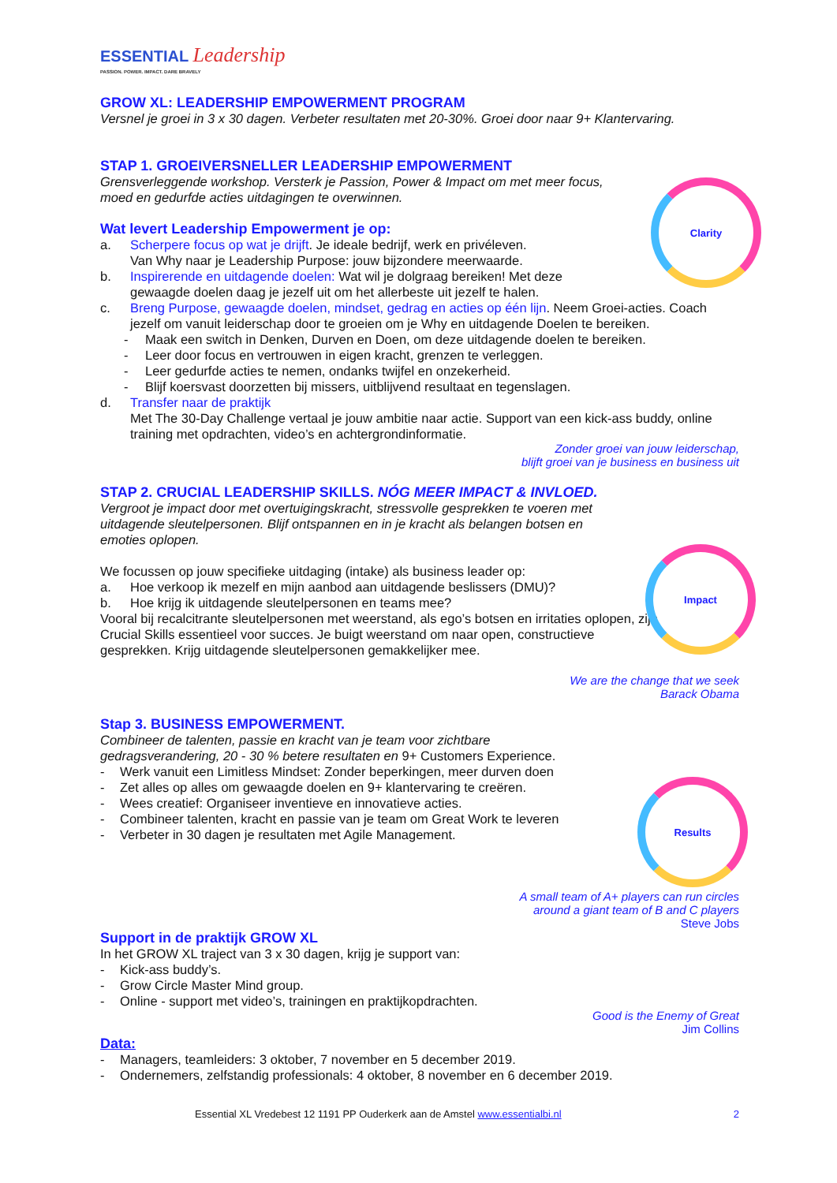ESSENTIAL Leadership
PASSION. POWER. IMPACT. DARE BRAVELY
GROW XL: LEADERSHIP EMPOWERMENT PROGRAM
Versnel je groei in 3 x 30 dagen. Verbeter resultaten met 20-30%. Groei door naar 9+ Klantervaring.
STAP 1. GROEIVERSNELLER LEADERSHIP EMPOWERMENT
Grensverleggende workshop. Versterk je Passion, Power & Impact om met meer focus, moed en gedurfde acties uitdagingen te overwinnen.
Wat levert Leadership Empowerment je op:
a. Scherpere focus op wat je drijft. Je ideale bedrijf, werk en privéleven.
Van Why naar je Leadership Purpose: jouw bijzondere meerwaarde.
b. Inspirerende en uitdagende doelen: Wat wil je dolgraag bereiken! Met deze gewaagde doelen daag je jezelf uit om het allerbeste uit jezelf te halen.
c. Breng Purpose, gewaagde doelen, mindset, gedrag en acties op één lijn. Neem Groei-acties. Coach jezelf om vanuit leiderschap door te groeien om je Why en uitdagende Doelen te bereiken.
- Maak een switch in Denken, Durven en Doen, om deze uitdagende doelen te bereiken.
- Leer door focus en vertrouwen in eigen kracht, grenzen te verleggen.
- Leer gedurfde acties te nemen, ondanks twijfel en onzekerheid.
- Blijf koersvast doorzetten bij missers, uitblijvend resultaat en tegenslagen.
d. Transfer naar de praktijk
Met The 30-Day Challenge vertaal je jouw ambitie naar actie. Support van een kick-ass buddy, online training met opdrachten, video’s en achtergrondinformatie.
Zonder groei van jouw leiderschap,
blijft groei van je business en business uit
STAP 2. CRUCIAL LEADERSHIP SKILLS. NÓG MEER IMPACT & INVLOED.
Vergroot je impact door met overtuigingskracht, stressvolle gesprekken te voeren met uitdagende sleutelpersonen. Blijf ontspannen en in je kracht als belangen botsen en emoties oplopen.
We focussen op jouw specifieke uitdaging (intake) als business leader op:
a. Hoe verkoop ik mezelf en mijn aanbod aan uitdagende beslissers (DMU)?
b. Hoe krijg ik uitdagende sleutelpersonen en teams mee?
Vooral bij recalcitrante sleutelpersonen met weerstand, als ego’s botsen en irritaties oplopen, zijn Crucial Skills essentieel voor succes. Je buigt weerstand om naar open, constructieve gesprekken. Krijg uitdagende sleutelpersonen gemakkelijker mee.
We are the change that we seek
Barack Obama
Stap 3. BUSINESS EMPOWERMENT.
Combineer de talenten, passie en kracht van je team voor zichtbare
gedragsverandering, 20 - 30 % betere resultaten en 9+ Customers Experience.
- Werk vanuit een Limitless Mindset: Zonder beperkingen, meer durven doen
- Zet alles op alles om gewaagde doelen en 9+ klantervaring te creëren.
- Wees creatief: Organiseer inventieve en innovatieve acties.
- Combineer talenten, kracht en passie van je team om Great Work te leveren
- Verbeter in 30 dagen je resultaten met Agile Management.
A small team of A+ players can run circles
around a giant team of B and C players
Steve Jobs
Support in de praktijk GROW XL
In het GROW XL traject van 3 x 30 dagen, krijg je support van:
- Kick-ass buddy’s.
- Grow Circle Master Mind group.
- Online - support met video’s, trainingen en praktijkopdrachten.
Good is the Enemy of Great
Jim Collins
Data:
- Managers, teamleiders: 3 oktober, 7 november en 5 december 2019.
- Ondernemers, zelfstandig professionals: 4 oktober, 8 november en 6 december 2019.
Essential XL Vredebest 12 1191 PP Ouderkerk aan de Amstel www.essentialbi.nl 2
Clarity
Impact
Results